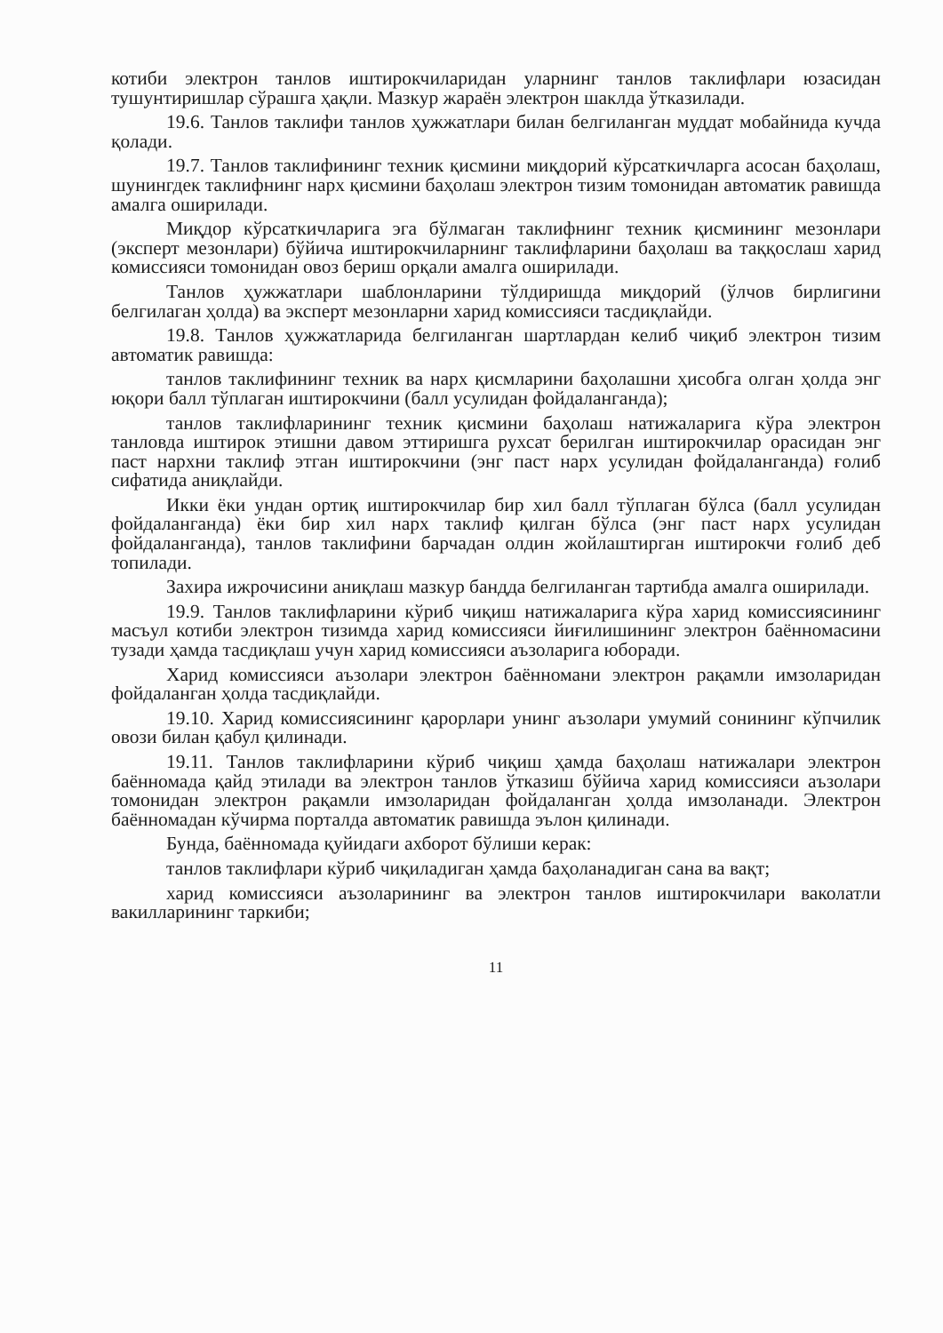котиби электрон танлов иштирокчиларидан уларнинг танлов таклифлари юзасидан тушунтиришлар сўрашга ҳақли. Мазкур жараён электрон шаклда ўтказилади.
19.6. Танлов таклифи танлов ҳужжатлари билан белгиланган муддат мобайнида кучда қолади.
19.7. Танлов таклифининг техник қисмини миқдорий кўрсаткичларга асосан баҳолаш, шунингдек таклифнинг нарх қисмини баҳолаш электрон тизим томонидан автоматик равишда амалга оширилади.
Миқдор кўрсаткичларига эга бўлмаган таклифнинг техник қисмининг мезонлари (эксперт мезонлари) бўйича иштирокчиларнинг таклифларини баҳолаш ва таққослаш харид комиссияси томонидан овоз бериш орқали амалга оширилади.
Танлов ҳужжатлари шаблонларини тўлдиришда миқдорий (ўлчов бирлигини белгилаган ҳолда) ва эксперт мезонларни харид комиссияси тасдиқлайди.
19.8. Танлов ҳужжатларида белгиланган шартлардан келиб чиқиб электрон тизим автоматик равишда:
танлов таклифининг техник ва нарх қисмларини баҳолашни ҳисобга олган ҳолда энг юқори балл тўплаган иштирокчини (балл усулидан фойдаланганда);
танлов таклифларининг техник қисмини баҳолаш натижаларига кўра электрон танловда иштирок этишни давом эттиришга рухсат берилган иштирокчилар орасидан энг паст нархни таклиф этган иштирокчини (энг паст нарх усулидан фойдаланганда) ғолиб сифатида аниқлайди.
Икки ёки ундан ортиқ иштирокчилар бир хил балл тўплаган бўлса (балл усулидан фойдаланганда) ёки бир хил нарх таклиф қилган бўлса (энг паст нарх усулидан фойдаланганда), танлов таклифини барчадан олдин жойлаштирган иштирокчи ғолиб деб топилади.
Захира ижрочисини аниқлаш мазкур бандда белгиланган тартибда амалга оширилади.
19.9. Танлов таклифларини кўриб чиқиш натижаларига кўра харид комиссиясининг масъул котиби электрон тизимда харид комиссияси йиғилишининг электрон баённомасини тузади ҳамда тасдиқлаш учун харид комиссияси аъзоларига юборади.
Харид комиссияси аъзолари электрон баённомани электрон рақамли имзоларидан фойдаланган ҳолда тасдиқлайди.
19.10. Харид комиссиясининг қарорлари унинг аъзолари умумий сонининг кўпчилик овози билан қабул қилинади.
19.11. Танлов таклифларини кўриб чиқиш ҳамда баҳолаш натижалари электрон баённомада қайд этилади ва электрон танлов ўтказиш бўйича харид комиссияси аъзолари томонидан электрон рақамли имзоларидан фойдаланган ҳолда имзоланади. Электрон баённомадан кўчирма порталда автоматик равишда эълон қилинади.
Бунда, баённомада қуйидаги ахборот бўлиши керак:
танлов таклифлари кўриб чиқиладиган ҳамда баҳоланадиган сана ва вақт;
харид комиссияси аъзоларининг ва электрон танлов иштирокчилари ваколатли вакилларининг таркиби;
11